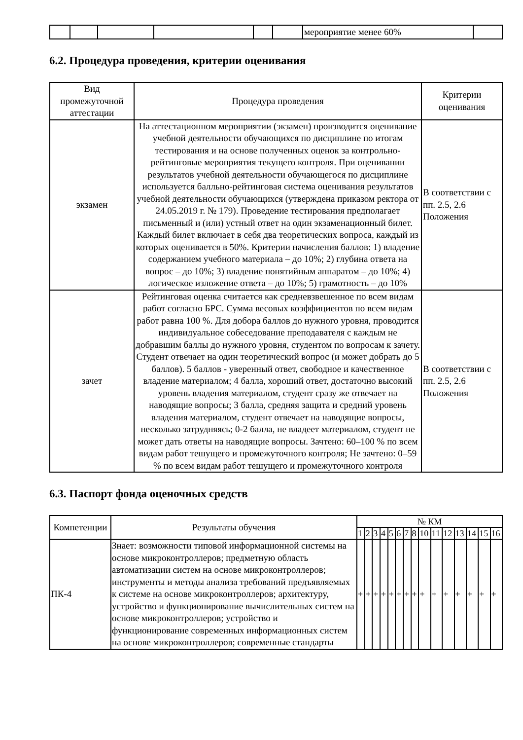| | | | | | | мероприятие менее 60% | |
6.2. Процедура проведения, критерии оценивания
| Вид промежуточной аттестации | Процедура проведения | Критерии оценивания |
| --- | --- | --- |
| экзамен | На аттестационном мероприятии (экзамен) производится оценивание учебной деятельности обучающихся по дисциплине по итогам тестирования и на основе полученных оценок за контрольно-рейтинговые мероприятия текущего контроля. При оценивании результатов учебной деятельности обучающегося по дисциплине используется балльно-рейтинговая система оценивания результатов учебной деятельности обучающихся (утверждена приказом ректора от 24.05.2019 г. № 179). Проведение тестирования предполагает письменный и (или) устный ответ на один экзаменационный билет. Каждый билет включает в себя два теоретических вопроса, каждый из которых оценивается в 50%. Критерии начисления баллов: 1) владение содержанием учебного материала – до 10%; 2) глубина ответа на вопрос – до 10%; 3) владение понятийным аппаратом – до 10%; 4) логическое изложение ответа – до 10%; 5) грамотность – до 10% | В соответствии с пп. 2.5, 2.6 Положения |
| зачет | Рейтинговая оценка считается как средневзвешенное по всем видам работ согласно БРС. Сумма весовых коэффициентов по всем видам работ равна 100 %. Для добора баллов до нужного уровня, проводится индивидуальное собеседование преподавателя с каждым не добравшим баллы до нужного уровня, студентом по вопросам к зачету. Студент отвечает на один теоретический вопрос (и может добрать до 5 баллов). 5 баллов - уверенный ответ, свободное и качественное владение материалом; 4 балла, хороший ответ, достаточно высокий уровень владения материалом, студент сразу же отвечает на наводящие вопросы; 3 балла, средняя защита и средний уровень владения материалом, студент отвечает на наводящие вопросы, несколько затрудняясь; 0-2 балла, не владеет материалом, студент не может дать ответы на наводящие вопросы. Зачтено: 60–100 % по всем видам работ тешущего и промежуточного контроля; Не зачтено: 0–59 % по всем видам работ тешущего и промежуточного контроля | В соответствии с пп. 2.5, 2.6 Положения |
6.3. Паспорт фонда оценочных средств
| Компетенции | Результаты обучения | № КМ | | | | | | | | | | | | | | |
| --- | --- | --- | --- | --- | --- | --- | --- | --- | --- | --- | --- | --- | --- | --- | --- | --- |
| | | 1 | 2 | 3 | 4 | 5 | 6 | 7 | 8 | 10 | 11 | 12 | 13 | 14 | 15 | 16 |
| ПК-4 | Знает: возможности типовой информационной системы на основе микроконтроллеров; предметную область автоматизации систем на основе микроконтроллеров; инструменты и методы анализа требований предъявляемых к системе на основе микроконтроллеров; архитектуру, устройство и функционирование вычислительных систем на основе микроконтроллеров; устройство и функционирование современных информационных систем на основе микроконтроллеров; современные стандарты | + | + | + | + | + | + | + | + | + | + | + | + | + | + | + |